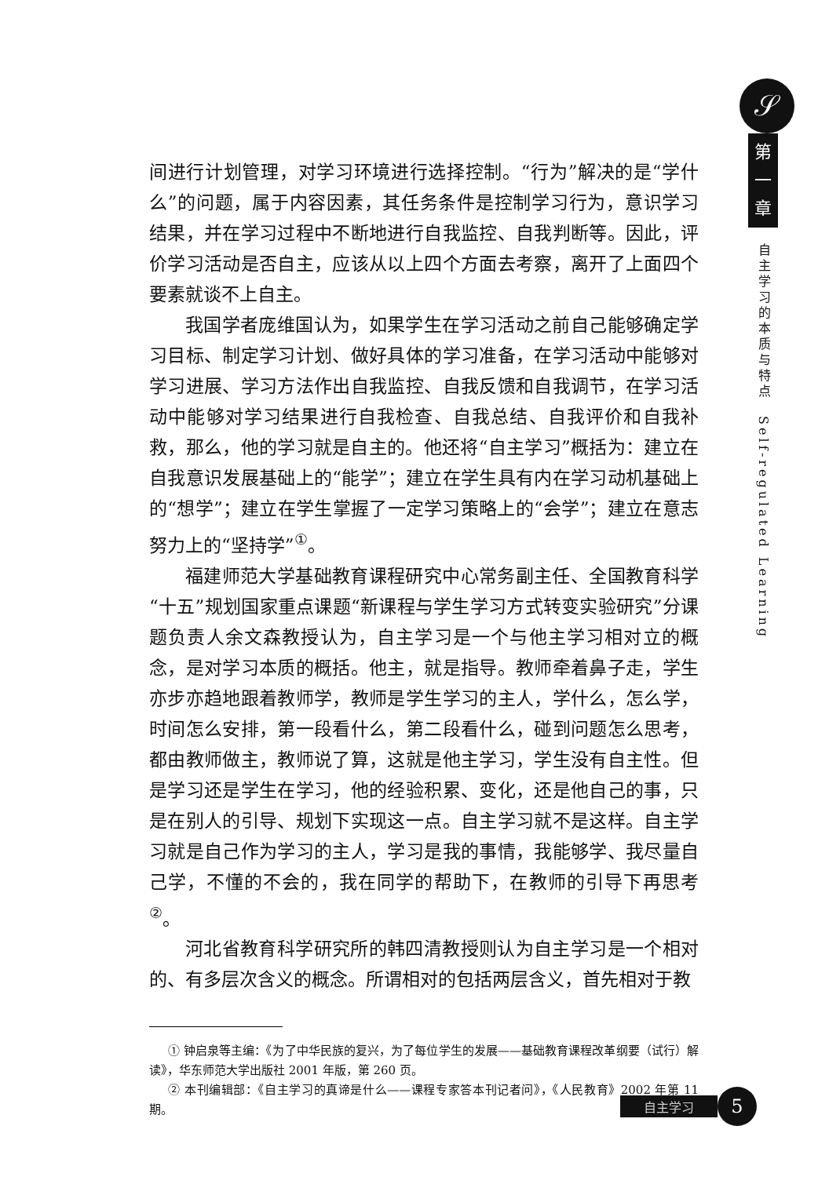𝒮
第
一
章
自主学习的本质与特点
Self-regulated Learning
间进行计划管理，对学习环境进行选择控制。“行为”解决的是“学什么”的问题，属于内容因素，其任务条件是控制学习行为，意识学习结果，并在学习过程中不断地进行自我监控、自我判断等。因此，评价学习活动是否自主，应该从以上四个方面去考察，离开了上面四个要素就谈不上自主。
我国学者庞维国认为，如果学生在学习活动之前自己能够确定学习目标、制定学习计划、做好具体的学习准备，在学习活动中能够对学习进展、学习方法作出自我监控、自我反馈和自我调节，在学习活动中能够对学习结果进行自我检查、自我总结、自我评价和自我补救，那么，他的学习就是自主的。他还将“自主学习”概括为：建立在自我意识发展基础上的“能学”；建立在学生具有内在学习动机基础上的“想学”；建立在学生掌握了一定学习策略上的“会学”；建立在意志努力上的“坚持学”<sup>①</sup>。
福建师范大学基础教育课程研究中心常务副主任、全国教育科学“十五”规划国家重点课题“新课程与学生学习方式转变实验研究”分课题负责人余文森教授认为，自主学习是一个与他主学习相对立的概念，是对学习本质的概括。他主，就是指导。教师牵着鼻子走，学生亦步亦趋地跟着教师学，教师是学生学习的主人，学什么，怎么学，时间怎么安排，第一段看什么，第二段看什么，碰到问题怎么思考，都由教师做主，教师说了算，这就是他主学习，学生没有自主性。但是学习还是学生在学习，他的经验积累、变化，还是他自己的事，只是在别人的引导、规划下实现这一点。自主学习就不是这样。自主学习就是自己作为学习的主人，学习是我的事情，我能够学、我尽量自己学，不懂的不会的，我在同学的帮助下，在教师的引导下再思考<sup>②</sup>。
河北省教育科学研究所的韩四清教授则认为自主学习是一个相对的、有多层次含义的概念。所谓相对的包括两层含义，首先相对于教
① 钟启泉等主编：《为了中华民族的复兴，为了每位学生的发展——基础教育课程改革纲要（试行）解读》，华东师范大学出版社 2001 年版，第 260 页。
② 本刊编辑部：《自主学习的真谛是什么——课程专家答本刊记者问》，《人民教育》2002 年第 11 期。
自主学习 5